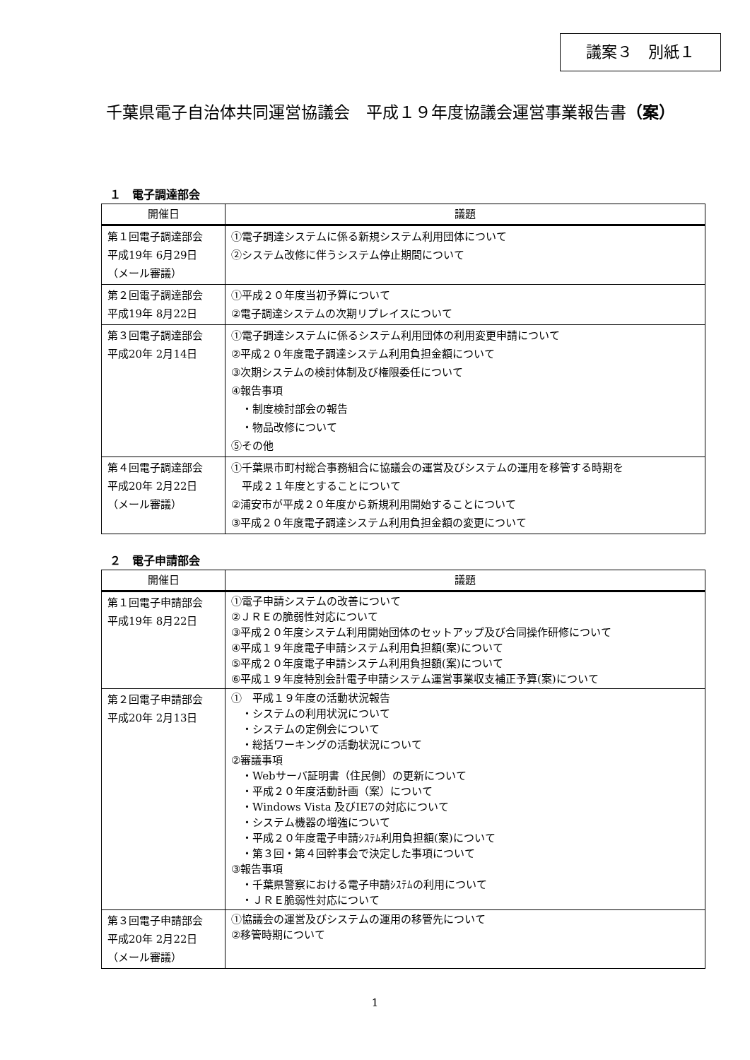議案３　別紙１
千葉県電子自治体共同運営協議会　平成１９年度協議会運営事業報告書（案）
１　電子調達部会
| 開催日 | 議題 |
| --- | --- |
| 第１回電子調達部会 平成19年 6月29日 （メール審議） | ①電子調達システムに係る新規システム利用団体について ②システム改修に伴うシステム停止期間について |
| 第２回電子調達部会 平成19年 8月22日 | ①平成２０年度当初予算について ②電子調達システムの次期リプレイスについて |
| 第３回電子調達部会 平成20年 2月14日 | ①電子調達システムに係るシステム利用団体の利用変更申請について ②平成２０年度電子調達システム利用負担金額について ③次期システムの検討体制及び権限委任について ④報告事項 ・制度検討部会の報告 ・物品改修について ⑤その他 |
| 第４回電子調達部会 平成20年 2月22日 （メール審議） | ①千葉県市町村総合事務組合に協議会の運営及びシステムの運用を移管する時期を 平成２１年度とすることについて ②浦安市が平成２０年度から新規利用開始することについて ③平成２０年度電子調達システム利用負担金額の変更について |
２　電子申請部会
| 開催日 | 議題 |
| --- | --- |
| 第１回電子申請部会 平成19年 8月22日 | ①電子申請システムの改善について ②ＪＲＥの脆弱性対応について ③平成２０年度システム利用開始団体のセットアップ及び合同操作研修について ④平成１９年度電子申請システム利用負担額(案)について ⑤平成２０年度電子申請システム利用負担額(案)について ⑥平成１９年度特別会計電子申請システム運営事業収支補正予算(案)について |
| 第２回電子申請部会 平成20年 2月13日 | ① 平成１９年度の活動状況報告 ・システムの利用状況について ・システムの定例会について ・総括ワーキングの活動状況について ②審議事項 ・Webサーバ証明書（住民側）の更新について ・平成２０年度活動計画（案）について ・Windows Vista 及びIE7の対応について ・システム機器の増強について ・平成２０年度電子申請ｼｽﾃﾑ利用負担額(案)について ・第３回・第４回幹事会で決定した事項について ③報告事項 ・千葉県警察における電子申請ｼｽﾃﾑの利用について ・ＪＲＥ脆弱性対応について |
| 第３回電子申請部会 平成20年 2月22日 （メール審議） | ①協議会の運営及びシステムの運用の移管先について ②移管時期について |
1